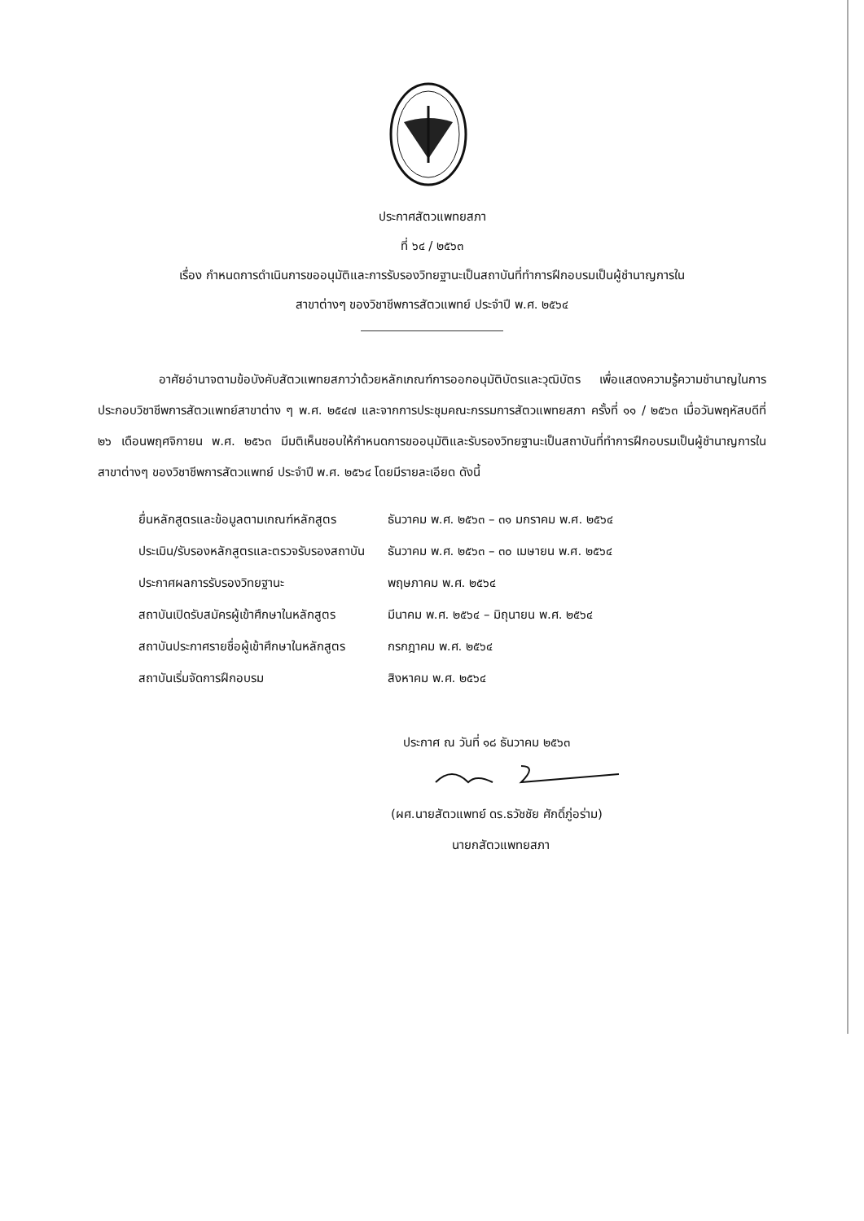ประกาศสัตวแพทยสภา
ที่ ๖๔ / ๒๕๖๓
เรื่อง กำหนดการดำเนินการขออนุมัติและการรับรองวิทยฐานะเป็นสถาบันที่ทำการฝึกอบรมเป็นผู้ชำนาญการใน
สาขาต่างๆ ของวิชาชีพการสัตวแพทย์ ประจำปี พ.ศ. ๒๕๖๔
     อาศัยอำนาจตามข้อบังคับสัตวแพทยสภาว่าด้วยหลักเกณฑ์การออกอนุมัติบัตรและวุฒิบัตร เพื่อแสดงความรู้ความชำนาญในการประกอบวิชาชีพการสัตวแพทย์สาขาต่าง ๆ พ.ศ. ๒๕๔๗ และจากการประชุมคณะกรรมการสัตวแพทยสภา ครั้งที่ ๑๑ / ๒๕๖๓ เมื่อวันพฤหัสบดีที่ ๒๖ เดือนพฤศจิกายน พ.ศ. ๒๕๖๓ มีมติเห็นชอบให้กำหนดการขออนุมัติและรับรองวิทยฐานะเป็นสถาบันที่ทำการฝึกอบรมเป็นผู้ชำนาญการในสาขาต่างๆ ของวิชาชีพการสัตวแพทย์ ประจำปี พ.ศ. ๒๕๖๔ โดยมีรายละเอียด ดังนี้
| ยื่นหลักสูตรและข้อมูลตามเกณฑ์หลักสูตร | ธันวาคม พ.ศ. ๒๕๖๓ – ๓๑ มกราคม พ.ศ. ๒๕๖๔ |
| ประเมิน/รับรองหลักสูตรและตรวจรับรองสถาบัน | ธันวาคม พ.ศ. ๒๕๖๓ – ๓๐ เมษายน พ.ศ. ๒๕๖๔ |
| ประกาศผลการรับรองวิทยฐานะ | พฤษภาคม พ.ศ. ๒๕๖๔ |
| สถาบันเปิดรับสมัครผู้เข้าศึกษาในหลักสูตร | มีนาคม พ.ศ. ๒๕๖๔ – มิถุนายน พ.ศ. ๒๕๖๔ |
| สถาบันประกาศรายชื่อผู้เข้าศึกษาในหลักสูตร | กรกฎาคม พ.ศ. ๒๕๖๔ |
| สถาบันเริ่มจัดการฝึกอบรม | สิงหาคม พ.ศ. ๒๕๖๔ |
ประกาศ ณ วันที่ ๑๘ ธันวาคม ๒๕๖๓
(ผศ.นายสัตวแพทย์ ดร.ธวัชชัย ศักดิ์ภู่อร่าม)
     นายกสัตวแพทยสภา